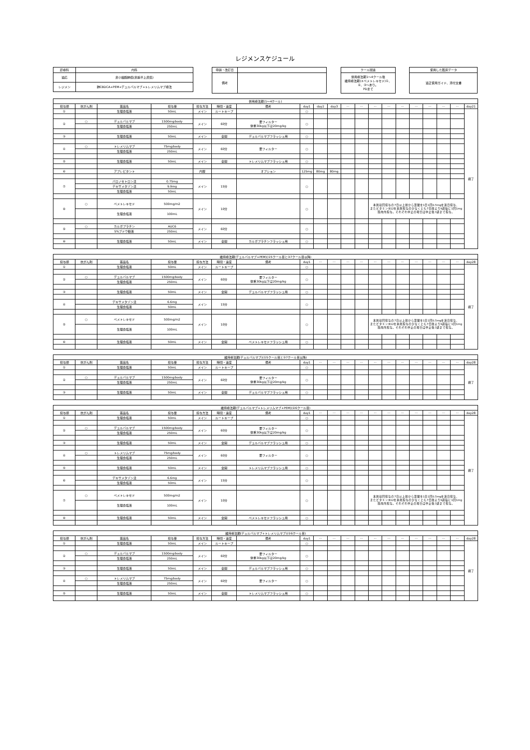レジメンスケジュール
| 診療科 | 内科 |
| 適応 | 非小細胞肺癌(非扁平上皮癌) |
| レジメン | 肺CBDCA+PEM+デュルバルマブ+トレメリムマブ療法 |
| 申請・改訂日 | |
| 備考 | |
| クール関連 |
| 併用療法期1～4クール後 維持療法期(±ペメトレキセド)①、 ②、③～あり。 PDまで |
| 使用した臨床データ |
| 適正使用ガイド、添付文書 |
| 併用療法期(1～4クール) | | | | | | | | | | | | | | | | | | | |
| --- | --- | --- | --- | --- | --- | --- | --- | --- | --- | --- | --- | --- | --- | --- | --- | --- | --- | --- | --- |
| 投与順 | 抗がん剤 | 薬品名 | 投与量 | 投与方法 | 時間・速度 | 備考 | day1 | day2 | day3 | ··· | ··· | ··· | ··· | ··· | ··· | ··· | ··· | ··· | day21 |
| ① | | 生理食塩液 | 50mL | メイン | ルートキープ | | ○ | | | | | | | | | | | | 終了 |
| ② | ○ | デュルバルマブ | 1500mg/body | メイン | 60分 | 要フィルター 体重30kg以下は20mg/kg | ○ | | | | | | | | | | | | |
| | | 生理食塩液 | 250mL | | | | | | | | | | | | | | | | |
| ③ | | 生理食塩液 | 50mL | メイン | 全開 | デュルバルマブフラッシュ用 | ○ | | | | | | | | | | | | |
| ④ | ○ | トレメリムマブ | 75mg/body | メイン | 60分 | 要フィルター | ○ | | | | | | | | | | | | |
| | | 生理食塩液 | 250mL | | | | | | | | | | | | | | | | |
| ⑤ | | 生理食塩液 | 50mL | メイン | 全開 | トレメリムマブフラッシュ用 | ○ | | | | | | | | | | | | |
| ⑥ | | アプレピタント | | 内服 | | オプション | 125mg | 80mg | 80mg | | | | | | | | | | |
| ⑦ | | パロノセトロン注 | 0.75mg | メイン | 15分 | | ○ | | | | | | | | | | | | |
| | | デキサメタゾン注 | 9.9mg | | | | | | | | | | | | | | | | |
| | | 生理食塩液 | 50mL | | | | | | | | | | | | | | | | |
| ⑧ | ○ | ペメトレキセド | 500mg/m2 | メイン | 10分 | | ○ | | | | | 本剤初回投与の7日以上前から葉酸を1日1回0.5mgを連日投与、 またビタミンB12を本剤投与の少なくとも7日前より9週毎に1回1mg 筋肉内投与。それぞれ中止の場合は中止後3週まで投与。 | | | | | | | |
| | | 生理食塩液 | 100mL | | | | | | | | | | | | | | | | |
| ⑨ | ○ | カルボプラチン | AUC6 | メイン | 60分 | | ○ | | | | | | | | | | | | |
| | | 5%ブドウ糖液 | 250mL | | | | | | | | | | | | | | | | |
| ⑩ | | 生理食塩液 | 50mL | メイン | 全開 | カルボプラチンフラッシュ用 | ○ | | | | | | | | | | | | |
| 維持療法期(デュルバルマブ+PEM)(①5クール目と③7クール目以降) | | | | | | | | | | | | | | | | | | | |
| --- | --- | --- | --- | --- | --- | --- | --- | --- | --- | --- | --- | --- | --- | --- | --- | --- | --- | --- | --- |
| 投与順 | 抗がん剤 | 薬品名 | 投与量 | 投与方法 | 時間・速度 | 備考 | day1 | ··· | ··· | ··· | ··· | ··· | ··· | ··· | ··· | ··· | ··· | ··· | day28 |
| ① | | 生理食塩液 | 50mL | メイン | ルートキープ | | ○ | | | | | | | | | | | | 終了 |
| ② | ○ | デュルバルマブ | 1500mg/body | メイン | 60分 | 要フィルター 体重30kg以下は20mg/kg | ○ | | | | | | | | | | | | |
| | | 生理食塩液 | 250mL | | | | | | | | | | | | | | | | |
| ③ | | 生理食塩液 | 50mL | メイン | 全開 | デュルバルマブフラッシュ用 | ○ | | | | | | | | | | | | |
| ④ | | デキサメタゾン注 | 6.6mg | メイン | 15分 | | ○ | | | | | | | | | | | | |
| | | 生理食塩液 | 50mL | | | | | | | | | | | | | | | | |
| ⑤ | ○ | ペメトレキセド | 500mg/m2 | メイン | 10分 | | ○ | | | | | 本剤初回投与の7日以上前から葉酸を1日1回0.5mgを連日投与、 またビタミンB12を本剤投与の少なくとも7日前より9週毎に1回1mg 筋肉内投与。それぞれ中止の場合は中止後3週まで投与。 | | | | | | | |
| | | 生理食塩液 | 100mL | | | | | | | | | | | | | | | | |
| ⑥ | | 生理食塩液 | 50mL | メイン | 全開 | ペメトレキセドフラッシュ用 | ○ | | | | | | | | | | | | |
| 維持療法期(デュルバルマブ)(①5クール目と③7クール目以降) | | | | | | | | | | | | | | | | | | | |
| --- | --- | --- | --- | --- | --- | --- | --- | --- | --- | --- | --- | --- | --- | --- | --- | --- | --- | --- | --- |
| 投与順 | 抗がん剤 | 薬品名 | 投与量 | 投与方法 | 時間・速度 | 備考 | day1 | ··· | ··· | ··· | ··· | ··· | ··· | ··· | ··· | ··· | ··· | ··· | day28 |
| ① | | 生理食塩液 | 50mL | メイン | ルートキープ | | ○ | | | | | | | | | | | | 終了 |
| ② | ○ | デュルバルマブ | 1500mg/body | メイン | 60分 | 要フィルター 体重30kg以下は20mg/kg | ○ | | | | | | | | | | | | |
| | | 生理食塩液 | 250mL | | | | | | | | | | | | | | | | |
| ③ | | 生理食塩液 | 50mL | メイン | 全開 | デュルバルマブフラッシュ用 | ○ | | | | | | | | | | | | |
| 維持療法期(デュルバルマブ+トレメリムマブ+PEM)(②6クール目) | | | | | | | | | | | | | | | | | | | |
| --- | --- | --- | --- | --- | --- | --- | --- | --- | --- | --- | --- | --- | --- | --- | --- | --- | --- | --- | --- |
| 投与順 | 抗がん剤 | 薬品名 | 投与量 | 投与方法 | 時間・速度 | 備考 | day1 | ··· | ··· | ··· | ··· | ··· | ··· | ··· | ··· | ··· | ··· | ··· | day28 |
| ① | | 生理食塩液 | 50mL | メイン | ルートキープ | | ○ | | | | | | | | | | | | 終了 |
| ② | ○ | デュルバルマブ | 1500mg/body | メイン | 60分 | 要フィルター 体重30kg以下は20mg/kg | ○ | | | | | | | | | | | | |
| | | 生理食塩液 | 250mL | | | | | | | | | | | | | | | | |
| ③ | | 生理食塩液 | 50mL | メイン | 全開 | デュルバルマブフラッシュ用 | ○ | | | | | | | | | | | | |
| ④ | ○ | トレメリムマブ | 75mg/body | メイン | 60分 | 要フィルター | ○ | | | | | | | | | | | | |
| | | 生理食塩液 | 250mL | | | | | | | | | | | | | | | | |
| ⑤ | | 生理食塩液 | 50mL | メイン | 全開 | トレメリムマブフラッシュ用 | ○ | | | | | | | | | | | | |
| ⑥ | | デキサメタゾン注 | 6.6mg | メイン | 15分 | | ○ | | | | | | | | | | | | |
| | | 生理食塩液 | 50mL | | | | | | | | | | | | | | | | |
| ⑦ | ○ | ペメトレキセド | 500mg/m2 | メイン | 10分 | | ○ | | | | | 本剤初回投与の7日以上前から葉酸を1日1回0.5mgを連日投与、 またビタミンB12を本剤投与の少なくとも7日前より9週毎に1回1mg 筋肉内投与。それぞれ中止の場合は中止後3週まで投与。 | | | | | | | |
| | | 生理食塩液 | 100mL | | | | | | | | | | | | | | | | |
| ⑧ | | 生理食塩液 | 50mL | メイン | 全開 | ペメトレキセドフラッシュ用 | ○ | | | | | | | | | | | | |
| 維持療法期(デュルバルマブ+トレメリムマブ)(②6クール目) | | | | | | | | | | | | | | | | | | | |
| --- | --- | --- | --- | --- | --- | --- | --- | --- | --- | --- | --- | --- | --- | --- | --- | --- | --- | --- | --- |
| 投与順 | 抗がん剤 | 薬品名 | 投与量 | 投与方法 | 時間・速度 | 備考 | day1 | ··· | ··· | ··· | ··· | ··· | ··· | ··· | ··· | ··· | ··· | ··· | day28 |
| ① | | 生理食塩液 | 50mL | メイン | ルートキープ | | ○ | | | | | | | | | | | | 終了 |
| ② | ○ | デュルバルマブ | 1500mg/body | メイン | 60分 | 要フィルター 体重30kg以下は20mg/kg | ○ | | | | | | | | | | | | |
| | | 生理食塩液 | 250mL | | | | | | | | | | | | | | | | |
| ③ | | 生理食塩液 | 50mL | メイン | 全開 | デュルバルマブフラッシュ用 | ○ | | | | | | | | | | | | |
| ④ | ○ | トレメリムマブ | 75mg/body | メイン | 60分 | 要フィルター | ○ | | | | | | | | | | | | |
| | | 生理食塩液 | 250mL | | | | | | | | | | | | | | | | |
| ⑤ | | 生理食塩液 | 50mL | メイン | 全開 | トレメリムマブフラッシュ用 | ○ | | | | | | | | | | | | |